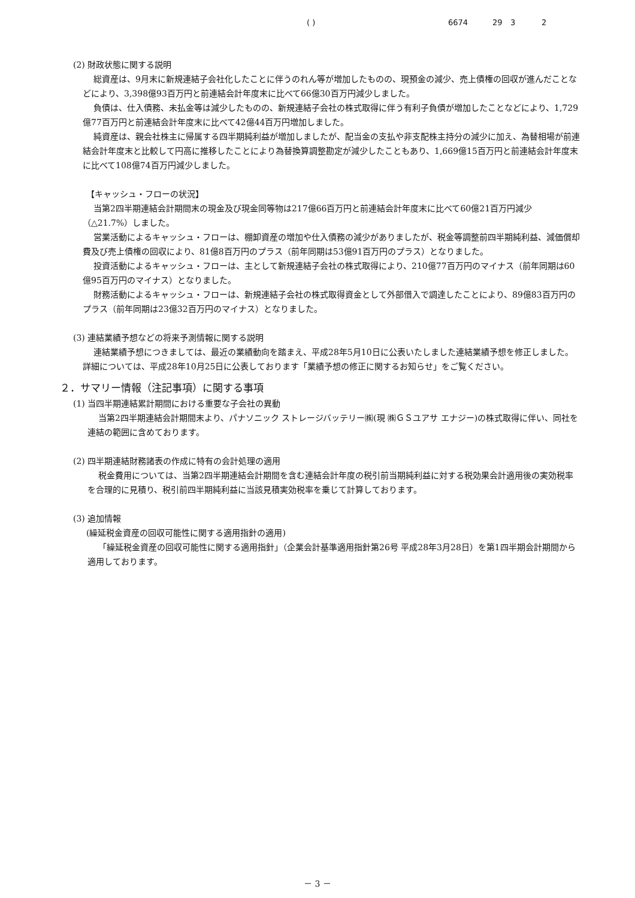( ) 6674 29 3 2
(2) 財政状態に関する説明
総資産は、9月末に新規連結子会社化したことに伴うのれん等が増加したものの、現預金の減少、売上債権の回収が進んだことなどにより、3,398億93百万円と前連結会計年度末に比べて66億30百万円減少しました。
負債は、仕入債務、未払金等は減少したものの、新規連結子会社の株式取得に伴う有利子負債が増加したことなどにより、1,729億77百万円と前連結会計年度末に比べて42億44百万円増加しました。
純資産は、親会社株主に帰属する四半期純利益が増加しましたが、配当金の支払や非支配株主持分の減少に加え、為替相場が前連結会計年度末と比較して円高に推移したことにより為替換算調整勘定が減少したこともあり、1,669億15百万円と前連結会計年度末に比べて108億74百万円減少しました。
【キャッシュ・フローの状況】
当第2四半期連結会計期間末の現金及び現金同等物は217億66百万円と前連結会計年度末に比べて60億21百万円減少（△21.7%）しました。
営業活動によるキャッシュ・フローは、棚卸資産の増加や仕入債務の減少がありましたが、税金等調整前四半期純利益、減価償却費及び売上債権の回収により、81億8百万円のプラス（前年同期は53億91百万円のプラス）となりました。
投資活動によるキャッシュ・フローは、主として新規連結子会社の株式取得により、210億77百万円のマイナス（前年同期は60億95百万円のマイナス）となりました。
財務活動によるキャッシュ・フローは、新規連結子会社の株式取得資金として外部借入で調達したことにより、89億83百万円のプラス（前年同期は23億32百万円のマイナス）となりました。
(3) 連結業績予想などの将来予測情報に関する説明
連結業績予想につきましては、最近の業績動向を踏まえ、平成28年5月10日に公表いたしました連結業績予想を修正しました。詳細については、平成28年10月25日に公表しております「業績予想の修正に関するお知らせ」をご覧ください。
２．サマリー情報（注記事項）に関する事項
(1) 当四半期連結累計期間における重要な子会社の異動
当第2四半期連結会計期間末より、パナソニック ストレージバッテリー㈱(現 ㈱ＧＳユアサ エナジー)の株式取得に伴い、同社を連結の範囲に含めております。
(2) 四半期連結財務諸表の作成に特有の会計処理の適用
税金費用については、当第2四半期連結会計期間を含む連結会計年度の税引前当期純利益に対する税効果会計適用後の実効税率を合理的に見積り、税引前四半期純利益に当該見積実効税率を乗じて計算しております。
(3) 追加情報
(繰延税金資産の回収可能性に関する適用指針の適用)
「繰延税金資産の回収可能性に関する適用指針」（企業会計基準適用指針第26号 平成28年3月28日）を第1四半期会計期間から適用しております。
－ 3 －